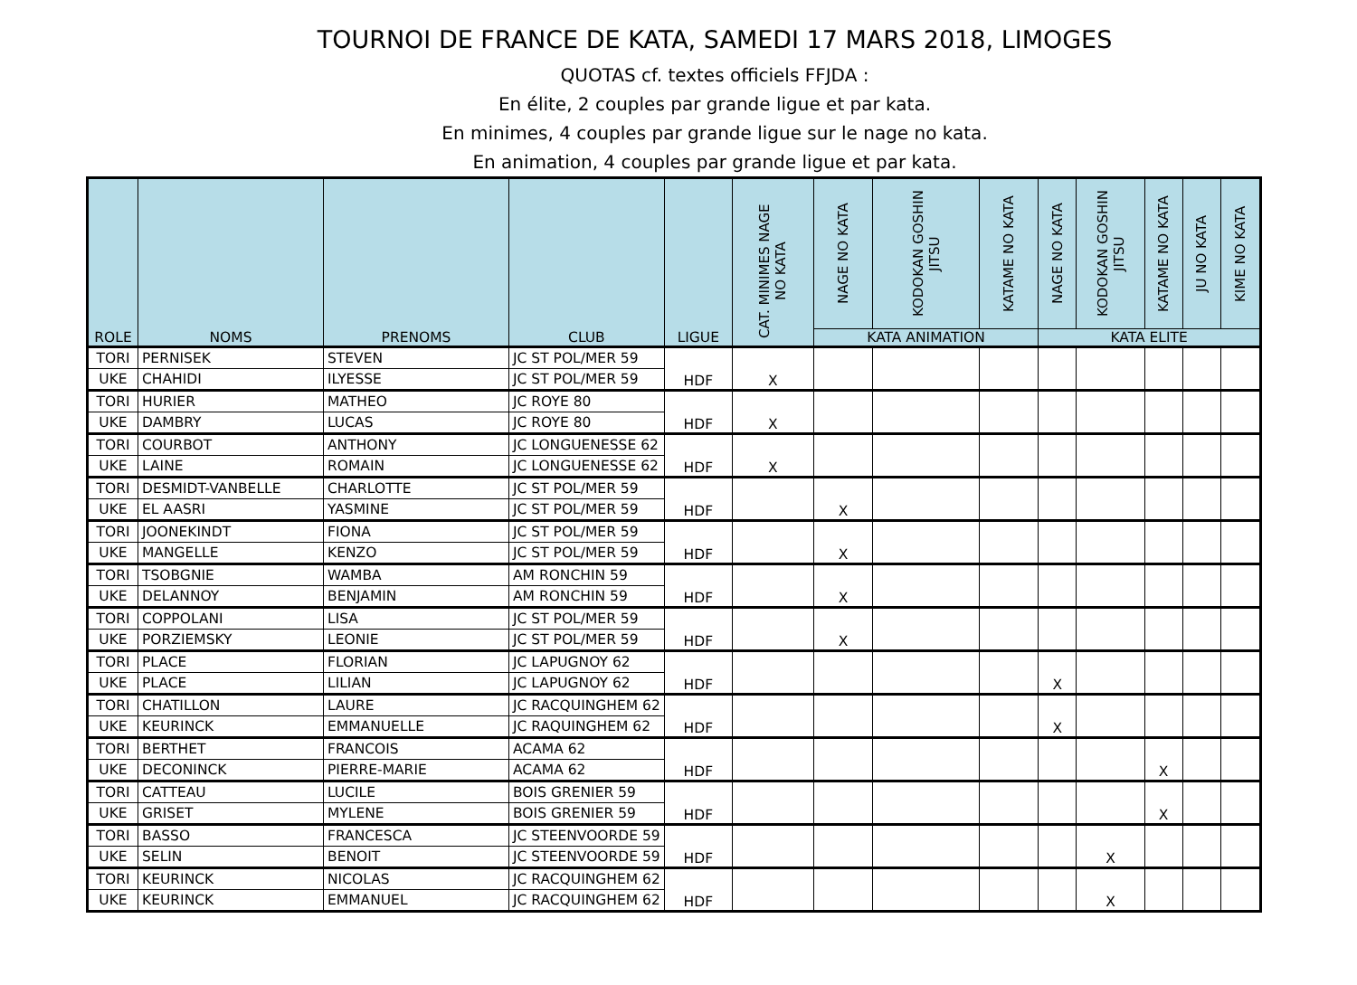TOURNOI DE FRANCE DE KATA, SAMEDI 17 MARS 2018, LIMOGES
QUOTAS cf. textes officiels FFJDA :
En élite, 2 couples par grande ligue et par kata.
En minimes, 4 couples par grande ligue sur le nage no kata.
En animation, 4 couples par grande ligue et par kata.
| ROLE | NOMS | PRENOMS | CLUB | LIGUE | CAT. MINIMES NAGE NO KATA | NAGE NO KATA | KODOKAN GOSHIN JITSU | KATAME NO KATA | NAGE NO KATA | KODOKAN GOSHIN JITSU | KATAME NO KATA | JU NO KATA | KIME NO KATA |
| --- | --- | --- | --- | --- | --- | --- | --- | --- | --- | --- | --- | --- | --- |
| | | | | | | KATA ANIMATION | | | KATA ELITE | | | | |
| TORI | PERNISEK | STEVEN | JC ST POL/MER 59 | HDF | X | | | | | | | | |
| UKE | CHAHIDI | ILYESSE | JC ST POL/MER 59 | | | | | | | | | | |
| TORI | HURIER | MATHEO | JC ROYE 80 | HDF | X | | | | | | | | |
| UKE | DAMBRY | LUCAS | JC ROYE 80 | | | | | | | | | | |
| TORI | COURBOT | ANTHONY | JC LONGUENESSE 62 | HDF | X | | | | | | | | |
| UKE | LAINE | ROMAIN | JC LONGUENESSE 62 | | | | | | | | | | |
| TORI | DESMIDT-VANBELLE | CHARLOTTE | JC ST POL/MER 59 | HDF | | X | | | | | | | |
| UKE | EL AASRI | YASMINE | JC ST POL/MER 59 | | | | | | | | | | |
| TORI | JOONEKINDT | FIONA | JC ST POL/MER 59 | HDF | | X | | | | | | | |
| UKE | MANGELLE | KENZO | JC ST POL/MER 59 | | | | | | | | | | |
| TORI | TSOBGNIE | WAMBA | AM RONCHIN 59 | HDF | | X | | | | | | | |
| UKE | DELANNOY | BENJAMIN | AM RONCHIN 59 | | | | | | | | | | |
| TORI | COPPOLANI | LISA | JC ST POL/MER 59 | HDF | | X | | | | | | | |
| UKE | PORZIEMSKY | LEONIE | JC ST POL/MER 59 | | | | | | | | | | |
| TORI | PLACE | FLORIAN | JC LAPUGNOY 62 | HDF | | | | | X | | | | |
| UKE | PLACE | LILIAN | JC LAPUGNOY 62 | | | | | | | | | | |
| TORI | CHATILLON | LAURE | JC RACQUINGHEM 62 | HDF | | | | | X | | | | |
| UKE | KEURINCK | EMMANUELLE | JC RAQUINGHEM 62 | | | | | | | | | | |
| TORI | BERTHET | FRANCOIS | ACAMA 62 | HDF | | | | | | | X | | |
| UKE | DECONINCK | PIERRE-MARIE | ACAMA 62 | | | | | | | | | | |
| TORI | CATTEAU | LUCILE | BOIS GRENIER 59 | HDF | | | | | | | X | | |
| UKE | GRISET | MYLENE | BOIS GRENIER 59 | | | | | | | | | | |
| TORI | BASSO | FRANCESCA | JC STEENVOORDE 59 | HDF | | | | | | X | | | |
| UKE | SELIN | BENOIT | JC STEENVOORDE 59 | | | | | | | | | | |
| TORI | KEURINCK | NICOLAS | JC RACQUINGHEM 62 | HDF | | | | | | X | | | |
| UKE | KEURINCK | EMMANUEL | JC RACQUINGHEM 62 | | | | | | | | | | |